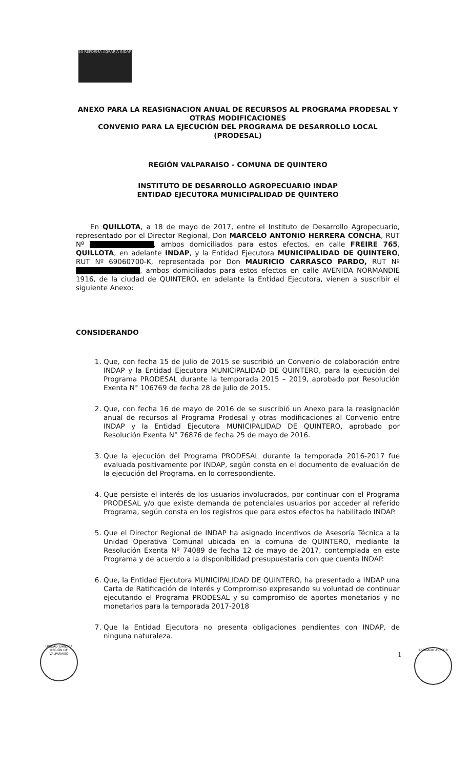50 REFORMA AGRARIA INDAP
ANEXO PARA LA REASIGNACION ANUAL DE RECURSOS AL PROGRAMA PRODESAL Y OTRAS MODIFICACIONES
CONVENIO PARA LA EJECUCIÓN DEL PROGRAMA DE DESARROLLO LOCAL (PRODESAL)
REGIÓN VALPARAISO - COMUNA DE QUINTERO
INSTITUTO DE DESARROLLO AGROPECUARIO INDAP
ENTIDAD EJECUTORA MUNICIPALIDAD DE QUINTERO
En QUILLOTA, a 18 de mayo de 2017, entre el Instituto de Desarrollo Agropecuario, representado por el Director Regional, Don MARCELO ANTONIO HERRERA CONCHA, RUT Nº , ambos domiciliados para estos efectos, en calle FREIRE 765, QUILLOTA, en adelante INDAP, y la Entidad Ejecutora MUNICIPALIDAD DE QUINTERO, RUT Nº 69060700-K, representada por Don MAURICIO CARRASCO PARDO, RUT Nº , ambos domiciliados para estos efectos en calle AVENIDA NORMANDIE 1916, de la ciudad de QUINTERO, en adelante la Entidad Ejecutora, vienen a suscribir el siguiente Anexo:
CONSIDERANDO
1. Que, con fecha 15 de julio de 2015 se suscribió un Convenio de colaboración entre INDAP y la Entidad Ejecutora MUNICIPALIDAD DE QUINTERO, para la ejecución del Programa PRODESAL durante la temporada 2015 – 2019, aprobado por Resolución Exenta N° 106769 de fecha 28 de julio de 2015.
2. Que, con fecha 16 de mayo de 2016 de se suscribió un Anexo para la reasignación anual de recursos al Programa Prodesal y otras modificaciones al Convenio entre INDAP y la Entidad Ejecutora MUNICIPALIDAD DE QUINTERO, aprobado por Resolución Exenta N° 76876 de fecha 25 de mayo de 2016.
3. Que la ejecución del Programa PRODESAL durante la temporada 2016-2017 fue evaluada positivamente por INDAP, según consta en el documento de evaluación de la ejecución del Programa, en lo correspondiente.
4. Que persiste el interés de los usuarios involucrados, por continuar con el Programa PRODESAL y/o que existe demanda de potenciales usuarios por acceder al referido Programa, según consta en los registros que para estos efectos ha habilitado INDAP.
5. Que el Director Regional de INDAP ha asignado incentivos de Asesoría Técnica a la Unidad Operativa Comunal ubicada en la comuna de QUINTERO, mediante la Resolución Exenta Nº 74089 de fecha 12 de mayo de 2017, contemplada en este Programa y de acuerdo a la disponibilidad presupuestaria con que cuenta INDAP.
6. Que, la Entidad Ejecutora MUNICIPALIDAD DE QUINTERO, ha presentado a INDAP una Carta de Ratificación de Interés y Compromiso expresando su voluntad de continuar ejecutando el Programa PRODESAL y su compromiso de aportes monetarios y no monetarios para la temporada 2017-2018
7. Que la Entidad Ejecutora no presenta obligaciones pendientes con INDAP, de ninguna naturaleza.
UNIDAD JURIDICA REGIÓN DE VALPARAISO
1
ABOGADO ASESOR